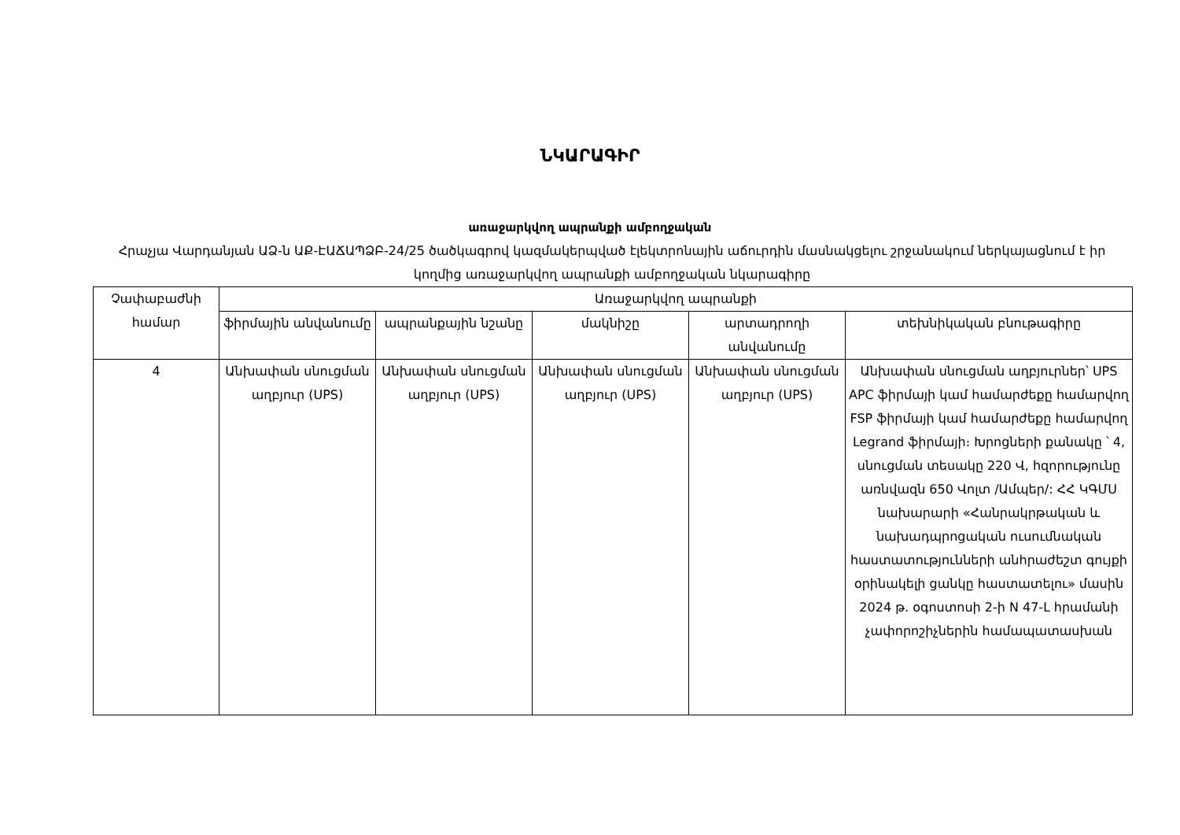ՆԿԱՐԱԳԻՐ
առաջարկվող ապրանքի ամբողջական
Հրաչյա Վարդանյան ԱՁ-ն ԱՔ-ԷԱՃԱՊՁԲ-24/25 ծածկագրով կազմակերպված էլեկտրոնային աճուրդին մասնակցելու շրջանակում ներկայացնում է իր կողմից առաջարկվող ապրանքի ամբողջական նկարագիրը
| Չափաբաժնի համար | Առաջարկվող ապրանքի | | | | |
| --- | --- | --- | --- | --- | --- |
| | ֆիրմային անվանումը | ապրանքային նշանը | մակնիշը | արտադրողի անվանումը | տեխնիկական բնութագիրը |
| 4 | Անխափան սնուցման աղբյուր (UPS) | Անխափան սնուցման աղբյուր (UPS) | Անխափան սնուցման աղբյուր (UPS) | Անխափան սնուցման աղբյուր (UPS) | Անխափան սնուցման աղբյուրներ՝ UPS APC ֆիրմայի կամ համարժեքը համարվող FSP ֆիրմայի կամ համարժեքը համարվող Legrand ֆիրմայի։ Խրոցների քանակը ՝ 4, սնուցման տեսակը 220 Վ, հզորությունը առնվազն 650 Վոլտ /Ամպեր/: ՀՀ ԿԳՄՍ նախարարի «Հանրակրթական և նախադպրոցական ուսումնական հաստատությունների անհրաժեշտ գույքի օրինակելի ցանկը հաստատելու» մասին 2024 թ. օգոստոսի 2-ի N 47-Լ հրամանի չափորոշիչներին համապատասխան |